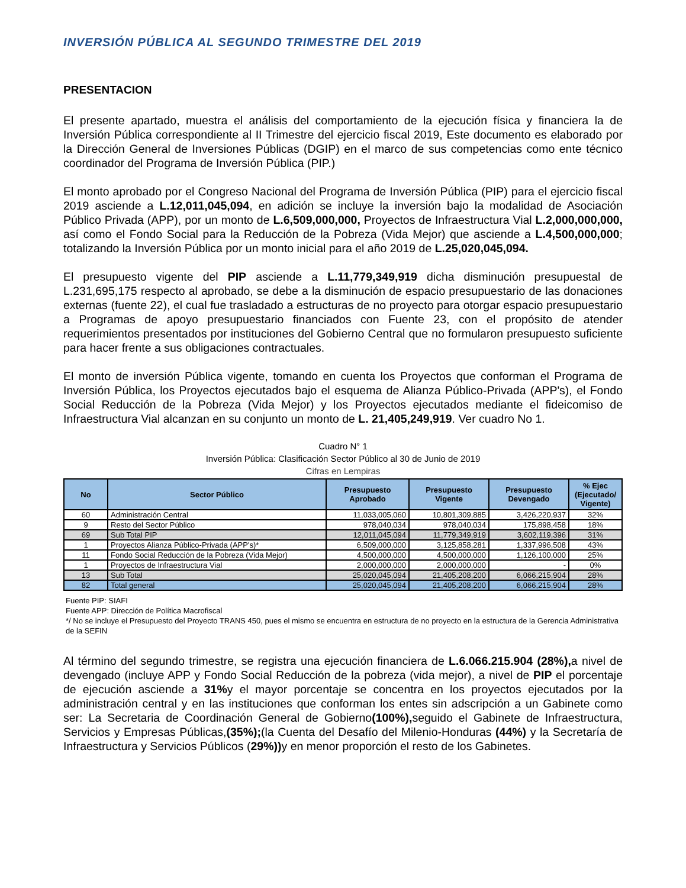INVERSIÓN PÚBLICA AL SEGUNDO TRIMESTRE DEL 2019
PRESENTACION
El presente apartado, muestra el análisis del comportamiento de la ejecución física y financiera la de Inversión Pública correspondiente al II Trimestre del ejercicio fiscal 2019, Este documento es elaborado por la Dirección General de Inversiones Públicas (DGIP) en el marco de sus competencias como ente técnico coordinador del Programa de Inversión Pública (PIP.)
El monto aprobado por el Congreso Nacional del Programa de Inversión Pública (PIP) para el ejercicio fiscal 2019 asciende a L.12,011,045,094, en adición se incluye la inversión bajo la modalidad de Asociación Público Privada (APP), por un monto de L.6,509,000,000, Proyectos de Infraestructura Vial L.2,000,000,000, así como el Fondo Social para la Reducción de la Pobreza (Vida Mejor) que asciende a L.4,500,000,000; totalizando la Inversión Pública por un monto inicial para el año 2019 de L.25,020,045,094.
El presupuesto vigente del PIP asciende a L.11,779,349,919 dicha disminución presupuestal de L.231,695,175 respecto al aprobado, se debe a la disminución de espacio presupuestario de las donaciones externas (fuente 22), el cual fue trasladado a estructuras de no proyecto para otorgar espacio presupuestario a Programas de apoyo presupuestario financiados con Fuente 23, con el propósito de atender requerimientos presentados por instituciones del Gobierno Central que no formularon presupuesto suficiente para hacer frente a sus obligaciones contractuales.
El monto de inversión Pública vigente, tomando en cuenta los Proyectos que conforman el Programa de Inversión Pública, los Proyectos ejecutados bajo el esquema de Alianza Público-Privada (APP's), el Fondo Social Reducción de la Pobreza (Vida Mejor) y los Proyectos ejecutados mediante el fideicomiso de Infraestructura Vial alcanzan en su conjunto un monto de L. 21,405,249,919. Ver cuadro No 1.
Cuadro N° 1
Inversión Pública: Clasificación Sector Público al 30 de Junio de 2019
Cifras en Lempiras
| No | Sector Público | Presupuesto Aprobado | Presupuesto Vigente | Presupuesto Devengado | % Ejec (Ejecutado/ Vigente) |
| --- | --- | --- | --- | --- | --- |
| 60 | Administración Central | 11,033,005,060 | 10,801,309,885 | 3,426,220,937 | 32% |
| 9 | Resto del Sector Público | 978,040,034 | 978,040,034 | 175,898,458 | 18% |
| 69 | Sub Total PIP | 12,011,045,094 | 11,779,349,919 | 3,602,119,396 | 31% |
| 1 | Proyectos Alianza Público-Privada (APP's)* | 6,509,000,000 | 3,125,858,281 | 1,337,996,508 | 43% |
| 11 | Fondo Social Reducción de la Pobreza (Vida Mejor) | 4,500,000,000 | 4,500,000,000 | 1,126,100,000 | 25% |
| 1 | Proyectos de Infraestructura Vial | 2,000,000,000 | 2,000,000,000 | - | 0% |
| 13 | Sub Total | 25,020,045,094 | 21,405,208,200 | 6,066,215,904 | 28% |
| 82 | Total general | 25,020,045,094 | 21,405,208,200 | 6,066,215,904 | 28% |
Fuente PIP: SIAFI
Fuente APP: Dirección de Política Macrofiscal
*/ No se incluye el Presupuesto del Proyecto TRANS 450, pues el mismo se encuentra en estructura de no proyecto en la estructura de la Gerencia Administrativa de la SEFIN
Al término del segundo trimestre, se registra una ejecución financiera de L.6.066.215.904 (28%), a nivel de devengado (incluye APP y Fondo Social Reducción de la pobreza (vida mejor), a nivel de PIP el porcentaje de ejecución asciende a 31% y el mayor porcentaje se concentra en los proyectos ejecutados por la administración central y en las instituciones que conforman los entes sin adscripción a un Gabinete como ser: La Secretaria de Coordinación General de Gobierno(100%), seguido el Gabinete de Infraestructura, Servicios y Empresas Públicas,(35%);(la Cuenta del Desafío del Milenio-Honduras (44%) y la Secretaría de Infraestructura y Servicios Públicos (29%)) y en menor proporción el resto de los Gabinetes.